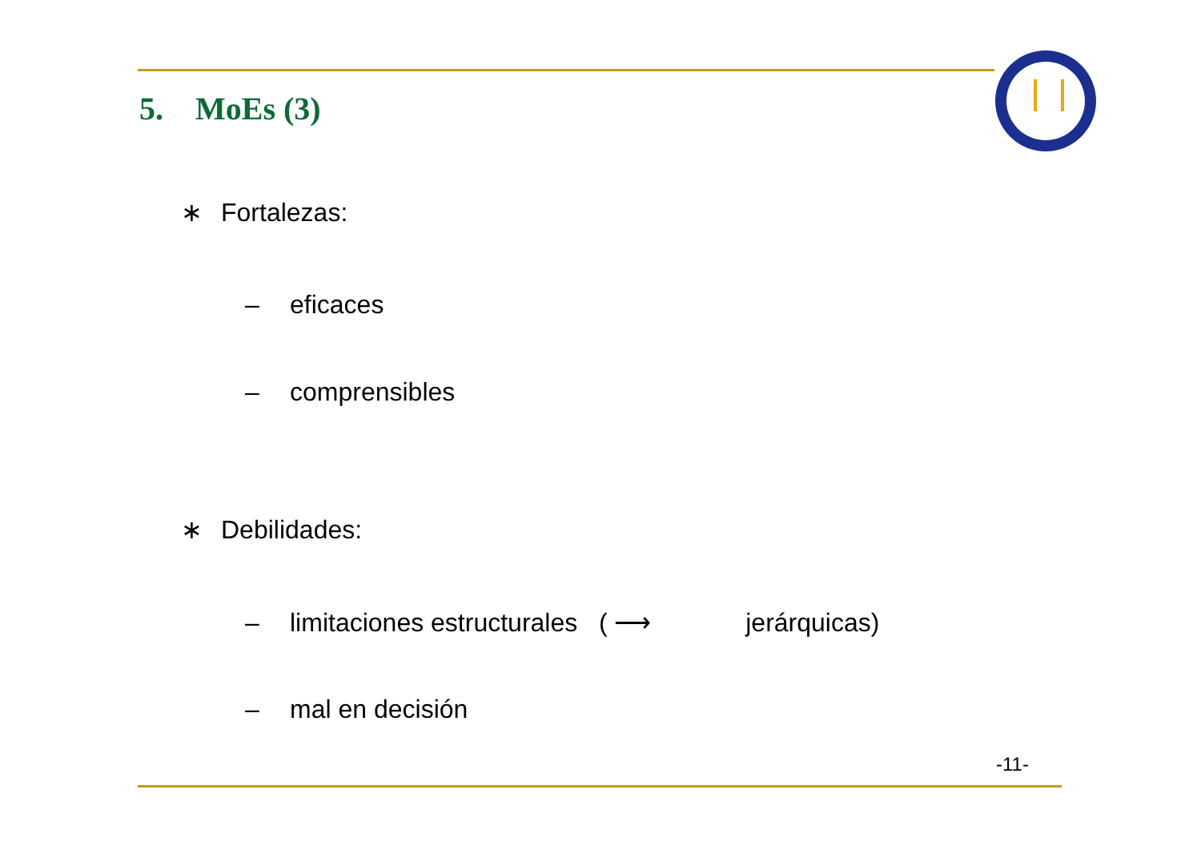5. MoEs (3)
∗ Fortalezas:
– eficaces
– comprensibles
∗ Debilidades:
– limitaciones estructurales ( ⟶ jerárquicas)
– mal en decisión
-11-